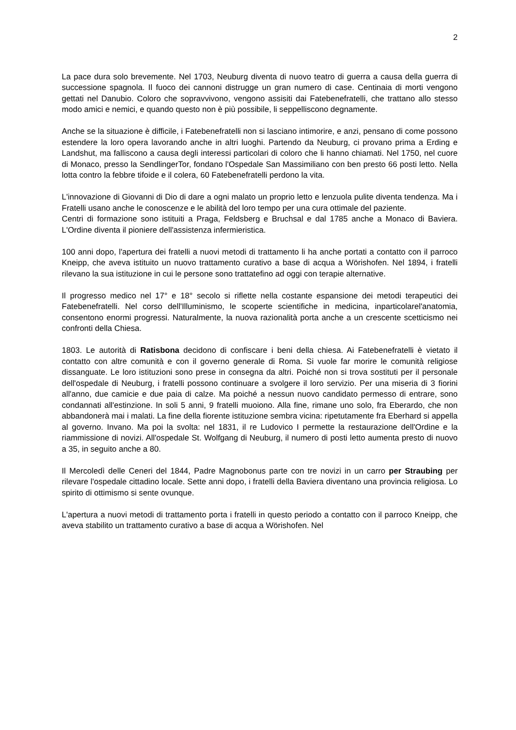2
La pace dura solo brevemente. Nel 1703, Neuburg diventa di nuovo teatro di guerra a causa della guerra di successione spagnola. Il fuoco dei cannoni distrugge un gran numero di case. Centinaia di morti vengono gettati nel Danubio. Coloro che sopravvivono, vengono assisiti dai Fatebenefratelli, che trattano allo stesso modo amici e nemici, e quando questo non è più possibile, li seppelliscono degnamente.
Anche se la situazione è difficile, i Fatebenefratelli non si lasciano intimorire, e anzi, pensano di come possono estendere la loro opera lavorando anche in altri luoghi. Partendo da Neuburg, ci provano prima a Erding e Landshut, ma falliscono a causa degli interessi particolari di coloro che li hanno chiamati. Nel 1750, nel cuore di Monaco, presso la SendlingerTor, fondano l'Ospedale San Massimiliano con ben presto 66 posti letto. Nella lotta contro la febbre tifoide e il colera, 60 Fatebenefratelli perdono la vita.
L'innovazione di Giovanni di Dio di dare a ogni malato un proprio letto e lenzuola pulite diventa tendenza. Ma i Fratelli usano anche le conoscenze e le abilità del loro tempo per una cura ottimale del paziente.
Centri di formazione sono istituiti a Praga, Feldsberg e Bruchsal e dal 1785 anche a Monaco di Baviera. L'Ordine diventa il pioniere dell'assistenza infermieristica.
100 anni dopo, l'apertura dei fratelli a nuovi metodi di trattamento li ha anche portati a contatto con il parroco Kneipp, che aveva istituito un nuovo trattamento curativo a base di acqua a Wörishofen. Nel 1894, i fratelli rilevano la sua istituzione in cui le persone sono trattatefino ad oggi con terapie alternative.
Il progresso medico nel 17° e 18° secolo si riflette nella costante espansione dei metodi terapeutici dei Fatebenefratelli. Nel corso dell'Illuminismo, le scoperte scientifiche in medicina, inparticolarel'anatomia, consentono enormi progressi. Naturalmente, la nuova razionalità porta anche a un crescente scetticismo nei confronti della Chiesa.
1803. Le autorità di Ratisbona decidono di confiscare i beni della chiesa. Ai Fatebenefratelli è vietato il contatto con altre comunità e con il governo generale di Roma. Si vuole far morire le comunità religiose dissanguate. Le loro istituzioni sono prese in consegna da altri. Poiché non si trova sostituti per il personale dell'ospedale di Neuburg, i fratelli possono continuare a svolgere il loro servizio. Per una miseria di 3 fiorini all'anno, due camicie e due paia di calze. Ma poiché a nessun nuovo candidato permesso di entrare, sono condannati all'estinzione. In soli 5 anni, 9 fratelli muoiono. Alla fine, rimane uno solo, fra Eberardo, che non abbandonerà mai i malati. La fine della fiorente istituzione sembra vicina: ripetutamente fra Eberhard si appella al governo. Invano. Ma poi la svolta: nel 1831, il re Ludovico I permette la restaurazione dell'Ordine e la riammissione di novizi. All'ospedale St. Wolfgang di Neuburg, il numero di posti letto aumenta presto di nuovo a 35, in seguito anche a 80.
Il Mercoledì delle Ceneri del 1844, Padre Magnobonus parte con tre novizi in un carro per Straubing per rilevare l'ospedale cittadino locale. Sette anni dopo, i fratelli della Baviera diventano una provincia religiosa. Lo spirito di ottimismo si sente ovunque.
L'apertura a nuovi metodi di trattamento porta i fratelli in questo periodo a contatto con il parroco Kneipp, che aveva stabilito un trattamento curativo a base di acqua a Wörishofen. Nel